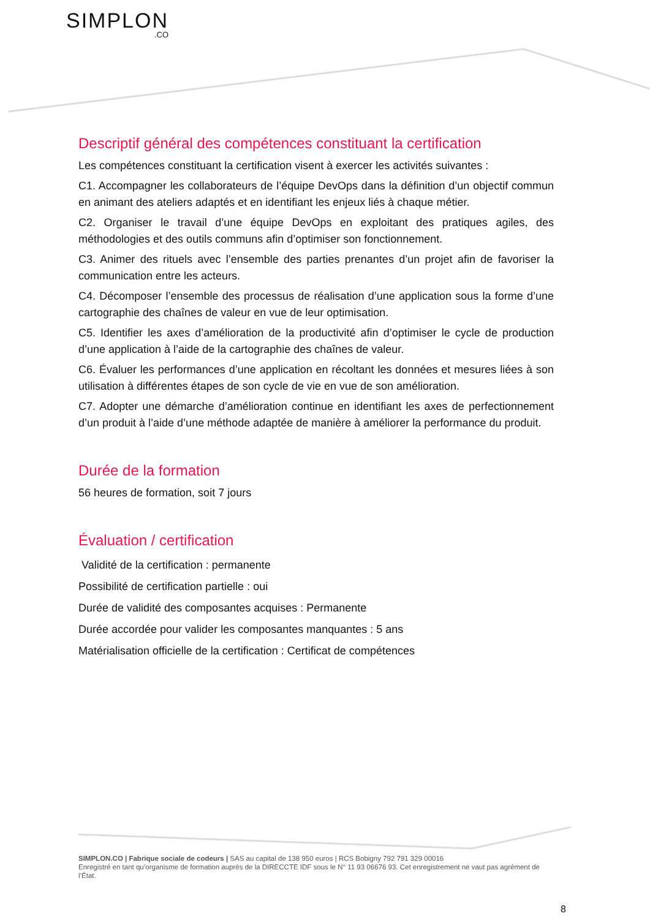SIMPLON.CO
Descriptif général des compétences constituant la certification
Les compétences constituant la certification visent à exercer les activités suivantes :
C1. Accompagner les collaborateurs de l’équipe DevOps dans la définition d’un objectif commun en animant des ateliers adaptés et en identifiant les enjeux liés à chaque métier.
C2. Organiser le travail d’une équipe DevOps en exploitant des pratiques agiles, des méthodologies et des outils communs afin d’optimiser son fonctionnement.
C3. Animer des rituels avec l’ensemble des parties prenantes d’un projet afin de favoriser la communication entre les acteurs.
C4. Décomposer l’ensemble des processus de réalisation d’une application sous la forme d’une cartographie des chaînes de valeur en vue de leur optimisation.
C5. Identifier les axes d’amélioration de la productivité afin d’optimiser le cycle de production d’une application à l’aide de la cartographie des chaînes de valeur.
C6. Évaluer les performances d’une application en récoltant les données et mesures liées à son utilisation à différentes étapes de son cycle de vie en vue de son amélioration.
C7. Adopter une démarche d’amélioration continue en identifiant les axes de perfectionnement d’un produit à l’aide d’une méthode adaptée de manière à améliorer la performance du produit.
Durée de la formation
56 heures de formation, soit 7 jours
Évaluation / certification
Validité de la certification : permanente
Possibilité de certification partielle : oui
Durée de validité des composantes acquises : Permanente
Durée accordée pour valider les composantes manquantes : 5 ans
Matérialisation officielle de la certification : Certificat de compétences
SIMPLON.CO | Fabrique sociale de codeurs | SAS au capital de 138 950 euros | RCS Bobigny 792 791 329 00016
Enregistré en tant qu’organisme de formation auprès de la DIRECCTE IDF sous le N° 11 93 06676 93. Cet enregistrement ne vaut pas agrément de l’État.
8